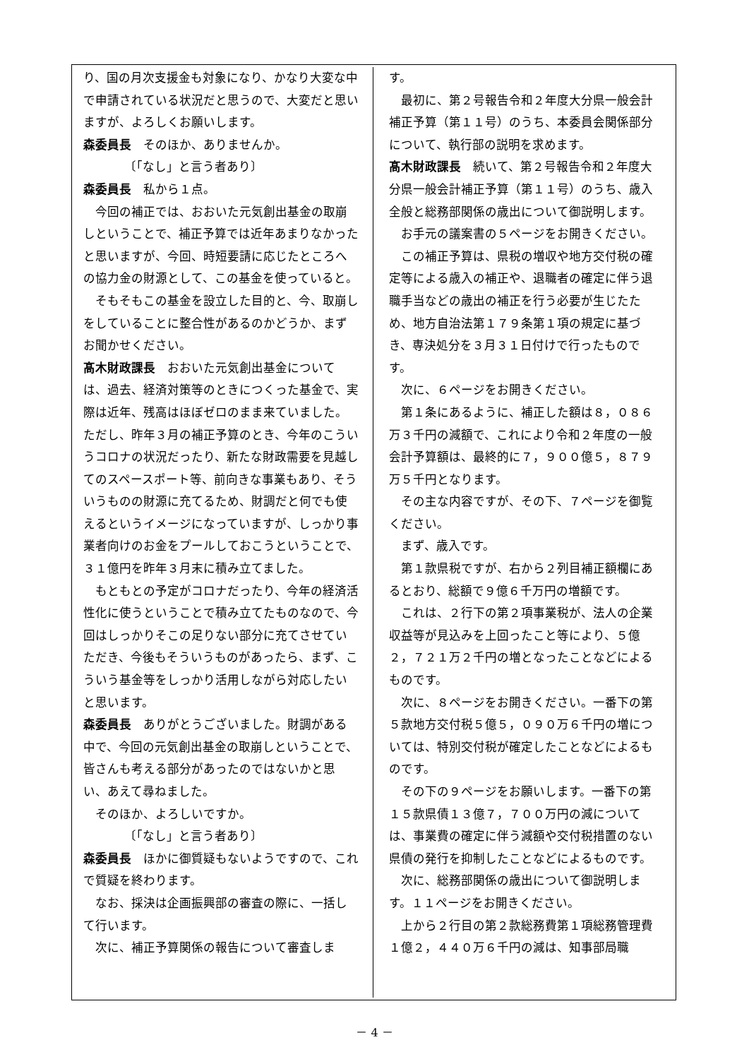り、国の月次支援金も対象になり、かなり大変な中で申請されている状況だと思うので、大変だと思いますが、よろしくお願いします。
森委員長　そのほか、ありませんか。
〔「なし」と言う者あり〕
森委員長　私から１点。
今回の補正では、おおいた元気創出基金の取崩しということで、補正予算では近年あまりなかったと思いますが、今回、時短要請に応じたところへの協力金の財源として、この基金を使っていると。
そもそもこの基金を設立した目的と、今、取崩しをしていることに整合性があるのかどうか、まずお聞かせください。
髙木財政課長　おおいた元気創出基金については、過去、経済対策等のときにつくった基金で、実際は近年、残高はほぼゼロのまま来ていました。ただし、昨年３月の補正予算のとき、今年のこういうコロナの状況だったり、新たな財政需要を見越してのスペースポート等、前向きな事業もあり、そういうものの財源に充てるため、財調だと何でも使えるというイメージになっていますが、しっかり事業者向けのお金をプールしておこうということで、３１億円を昨年３月末に積み立てました。
もともとの予定がコロナだったり、今年の経済活性化に使うということで積み立てたものなので、今回はしっかりそこの足りない部分に充てさせていただき、今後もそういうものがあったら、まず、こういう基金等をしっかり活用しながら対応したいと思います。
森委員長　ありがとうございました。財調がある中で、今回の元気創出基金の取崩しということで、皆さんも考える部分があったのではないかと思い、あえて尋ねました。
そのほか、よろしいですか。
〔「なし」と言う者あり〕
森委員長　ほかに御質疑もないようですので、これで質疑を終わります。
なお、採決は企画振興部の審査の際に、一括して行います。
次に、補正予算関係の報告について審査しま
す。
最初に、第２号報告令和２年度大分県一般会計補正予算（第１１号）のうち、本委員会関係部分について、執行部の説明を求めます。
髙木財政課長　続いて、第２号報告令和２年度大分県一般会計補正予算（第１１号）のうち、歳入全般と総務部関係の歳出について御説明します。
お手元の議案書の５ページをお開きください。
この補正予算は、県税の増収や地方交付税の確定等による歳入の補正や、退職者の確定に伴う退職手当などの歳出の補正を行う必要が生じたため、地方自治法第１７９条第１項の規定に基づき、専決処分を３月３１日付けで行ったものです。
次に、６ページをお開きください。
第１条にあるように、補正した額は８，０８６万３千円の減額で、これにより令和２年度の一般会計予算額は、最終的に７，９００億５，８７９万５千円となります。
その主な内容ですが、その下、７ページを御覧ください。
まず、歳入です。
第１款県税ですが、右から２列目補正額欄にあるとおり、総額で９億６千万円の増額です。
これは、２行下の第２項事業税が、法人の企業収益等が見込みを上回ったこと等により、５億２，７２１万２千円の増となったことなどによるものです。
次に、８ページをお開きください。一番下の第５款地方交付税５億５，０９０万６千円の増については、特別交付税が確定したことなどによるものです。
その下の９ページをお願いします。一番下の第１５款県債１３億７，７００万円の減については、事業費の確定に伴う減額や交付税措置のない県債の発行を抑制したことなどによるものです。
次に、総務部関係の歳出について御説明します。１１ページをお開きください。
上から２行目の第２款総務費第１項総務管理費１億２，４４０万６千円の減は、知事部局職
－ 4 －